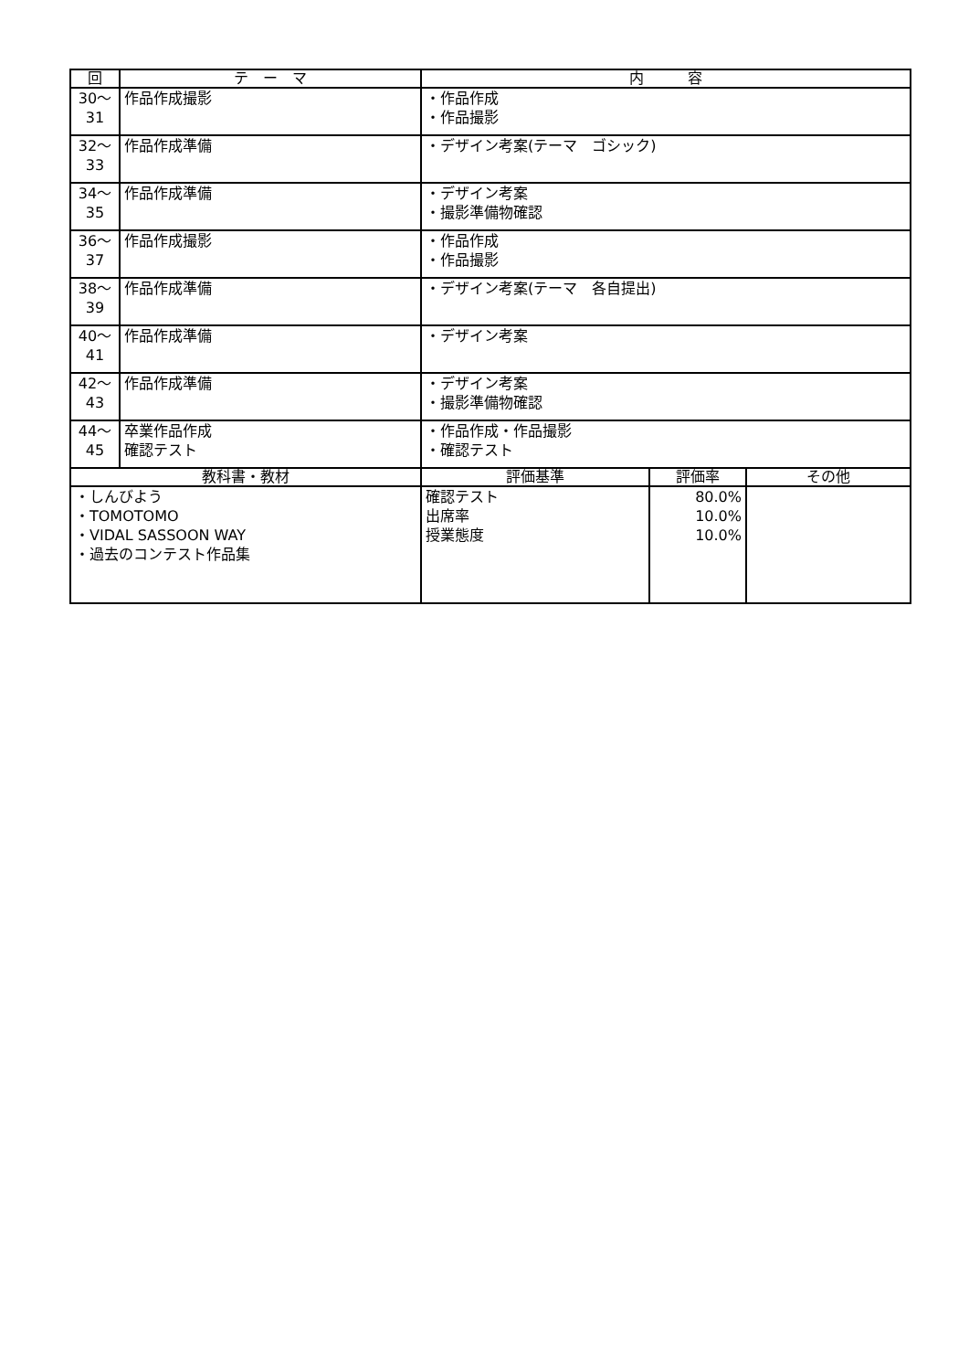| 回 | テ ー マ | 内 容 | | |
| --- | --- | --- | --- | --- |
| 30～ 31 | 作品作成撮影 | ・作品作成 ・作品撮影 | | |
| 32～ 33 | 作品作成準備 | ・デザイン考案(テーマ ゴシック) | | |
| 34～ 35 | 作品作成準備 | ・デザイン考案 ・撮影準備物確認 | | |
| 36～ 37 | 作品作成撮影 | ・作品作成 ・作品撮影 | | |
| 38～ 39 | 作品作成準備 | ・デザイン考案(テーマ 各自提出) | | |
| 40～ 41 | 作品作成準備 | ・デザイン考案 | | |
| 42～ 43 | 作品作成準備 | ・デザイン考案 ・撮影準備物確認 | | |
| 44～ 45 | 卒業作品作成 確認テスト | ・作品作成・作品撮影 ・確認テスト | | |
| 教科書・教材 | | 評価基準 | 評価率 | その他 |
| ・しんびよう ・TOMOTOMO ・VIDAL SASSOON WAY ・過去のコンテスト作品集 | | 確認テスト 出席率 授業態度 | 80.0% 10.0% 10.0% | |